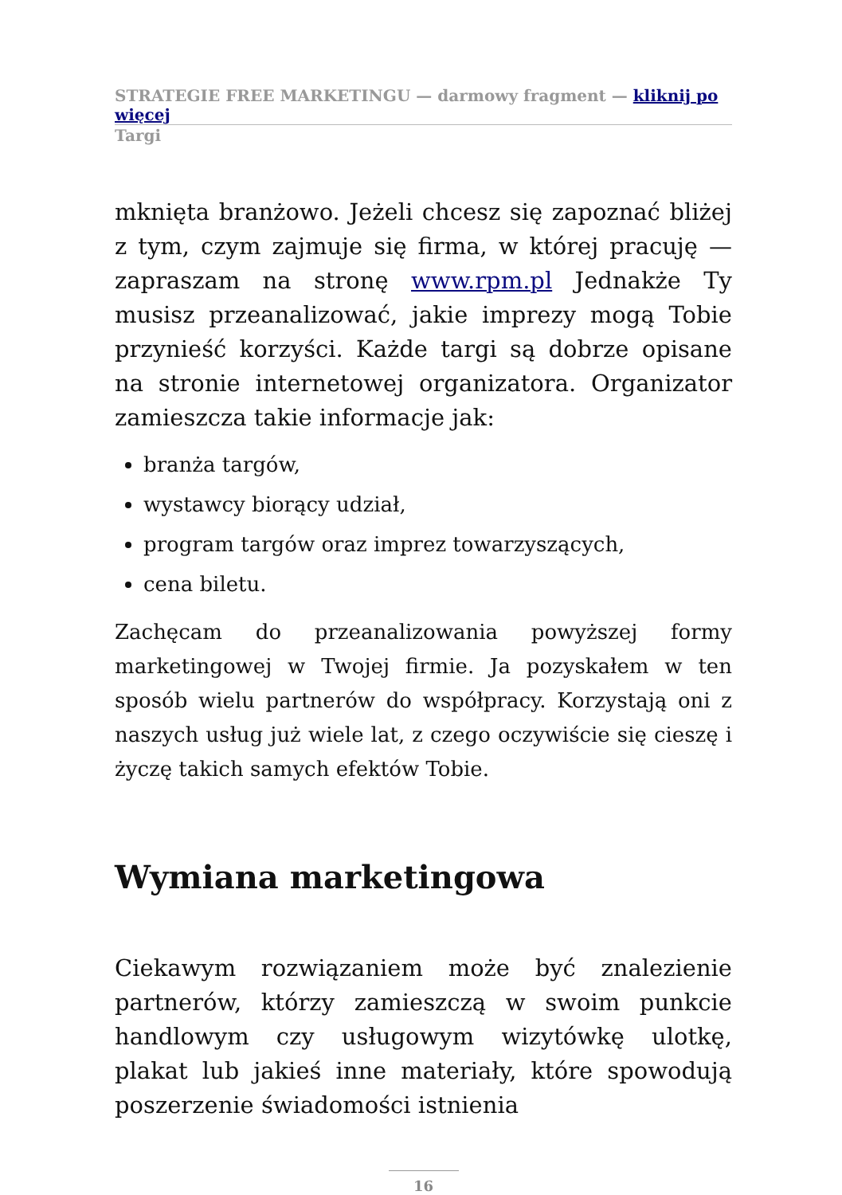STRATEGIE FREE MARKETINGU — darmowy fragment — kliknij po więcej
Targi
mknięta branżowo. Jeżeli chcesz się zapoznać bliżej z tym, czym zajmuje się firma, w której pracuję — zapraszam na stronę www.rpm.pl Jednakże Ty musisz przeanalizować, jakie imprezy mogą Tobie przynieść korzyści. Każde targi są dobrze opisane na stronie internetowej organizatora. Organizator zamieszcza takie informacje jak:
branża targów,
wystawcy biorący udział,
program targów oraz imprez towarzyszących,
cena biletu.
Zachęcam do przeanalizowania powyższej formy marketingowej w Twojej firmie. Ja pozyskałem w ten sposób wielu partnerów do współpracy. Korzystają oni z naszych usług już wiele lat, z czego oczywiście się cieszę i życzę takich samych efektów Tobie.
Wymiana marketingowa
Ciekawym rozwiązaniem może być znalezienie partnerów, którzy zamieszczą w swoim punkcie handlowym czy usługowym wizytówkę ulotkę, plakat lub jakieś inne materiały, które spowodują poszerzenie świadomości istnienia
16